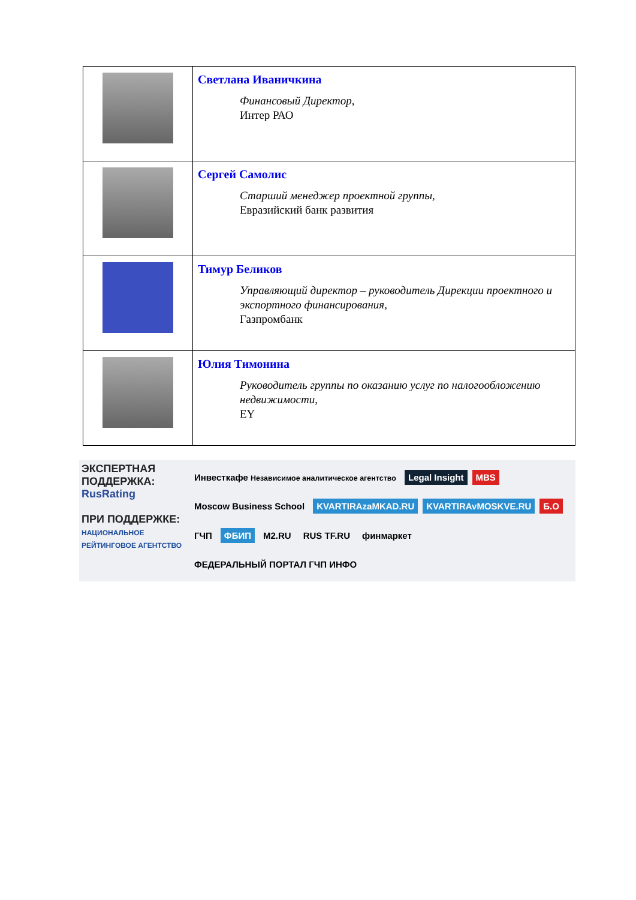| | Светлана Иваничкина Финансовый Директор, Интер РАО |
| | Сергей Самолис Старший менеджер проектной группы, Евразийский банк развития |
| | Тимур Беликов Управляющий директор – руководитель Дирекции проектного и экспортного финансирования, Газпромбанк |
| | Юлия Тимонина Руководитель группы по оказанию услуг по налогообложению недвижимости, EY |
ЭКСПЕРТНАЯ
ПОДДЕРЖКА:
RusRating
ПРИ ПОДДЕРЖКЕ:
НАЦИОНАЛЬНОЕ РЕЙТИНГОВОЕ АГЕНТСТВО
Инвесткафе Независимое аналитическое агентство Legal Insight MBS Moscow Business School KVARTIRAzaMKAD.RU KVARTIRAvMOSKVE.RU Б.О ГЧП ФБИП M2.RU RUS TF.RU финмаркет ФЕДЕРАЛЬНЫЙ ПОРТАЛ ГЧП ИНФО